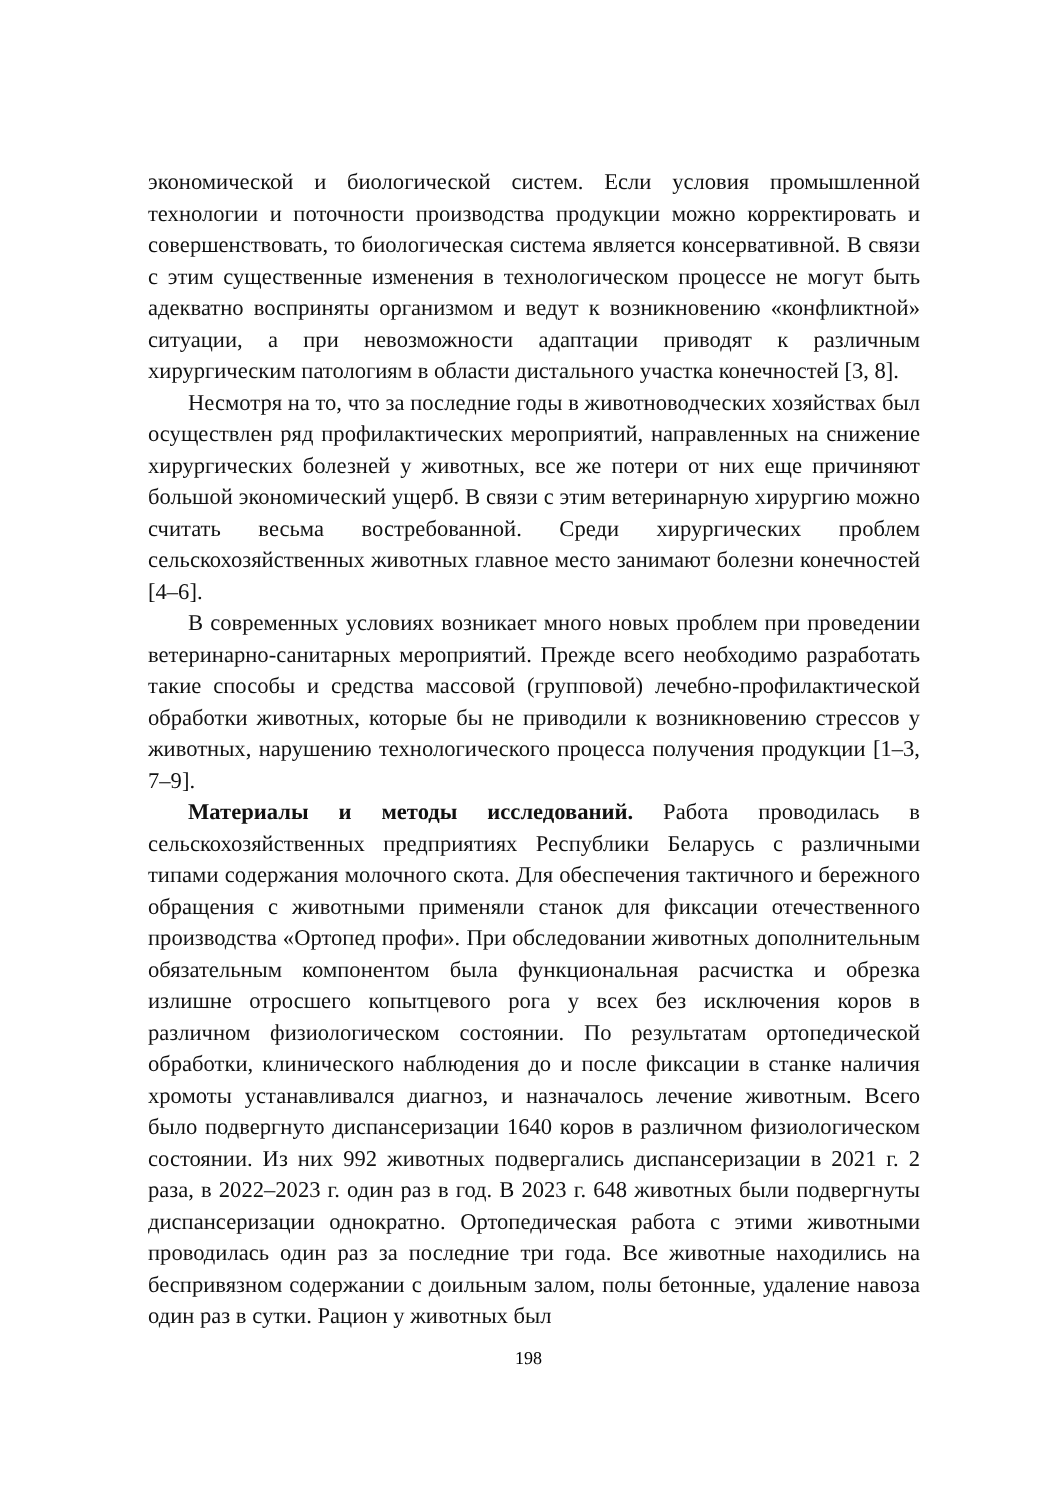экономической и биологической систем. Если условия промышленной технологии и поточности производства продукции можно корректировать и совершенствовать, то биологическая система является консервативной. В связи с этим существенные изменения в технологическом процессе не могут быть адекватно восприняты организмом и ведут к возникновению «конфликтной» ситуации, а при невозможности адаптации приводят к различным хирургическим патологиям в области дистального участка конечностей [3, 8].
Несмотря на то, что за последние годы в животноводческих хозяйствах был осуществлен ряд профилактических мероприятий, направленных на снижение хирургических болезней у животных, все же потери от них еще причиняют большой экономический ущерб. В связи с этим ветеринарную хирургию можно считать весьма востребованной. Среди хирургических проблем сельскохозяйственных животных главное место занимают болезни конечностей [4–6].
В современных условиях возникает много новых проблем при проведении ветеринарно-санитарных мероприятий. Прежде всего необходимо разработать такие способы и средства массовой (групповой) лечебно-профилактической обработки животных, которые бы не приводили к возникновению стрессов у животных, нарушению технологического процесса получения продукции [1–3, 7–9].
Материалы и методы исследований. Работа проводилась в сельскохозяйственных предприятиях Республики Беларусь с различными типами содержания молочного скота. Для обеспечения тактичного и бережного обращения с животными применяли станок для фиксации отечественного производства «Ортопед профи». При обследовании животных дополнительным обязательным компонентом была функциональная расчистка и обрезка излишне отросшего копытцевого рога у всех без исключения коров в различном физиологическом состоянии. По результатам ортопедической обработки, клинического наблюдения до и после фиксации в станке наличия хромоты устанавливался диагноз, и назначалось лечение животным. Всего было подвергнуто диспансеризации 1640 коров в различном физиологическом состоянии. Из них 992 животных подвергались диспансеризации в 2021 г. 2 раза, в 2022–2023 г. один раз в год. В 2023 г. 648 животных были подвергнуты диспансеризации однократно. Ортопедическая работа с этими животными проводилась один раз за последние три года. Все животные находились на беспривязном содержании с доильным залом, полы бетонные, удаление навоза один раз в сутки. Рацион у животных был
198